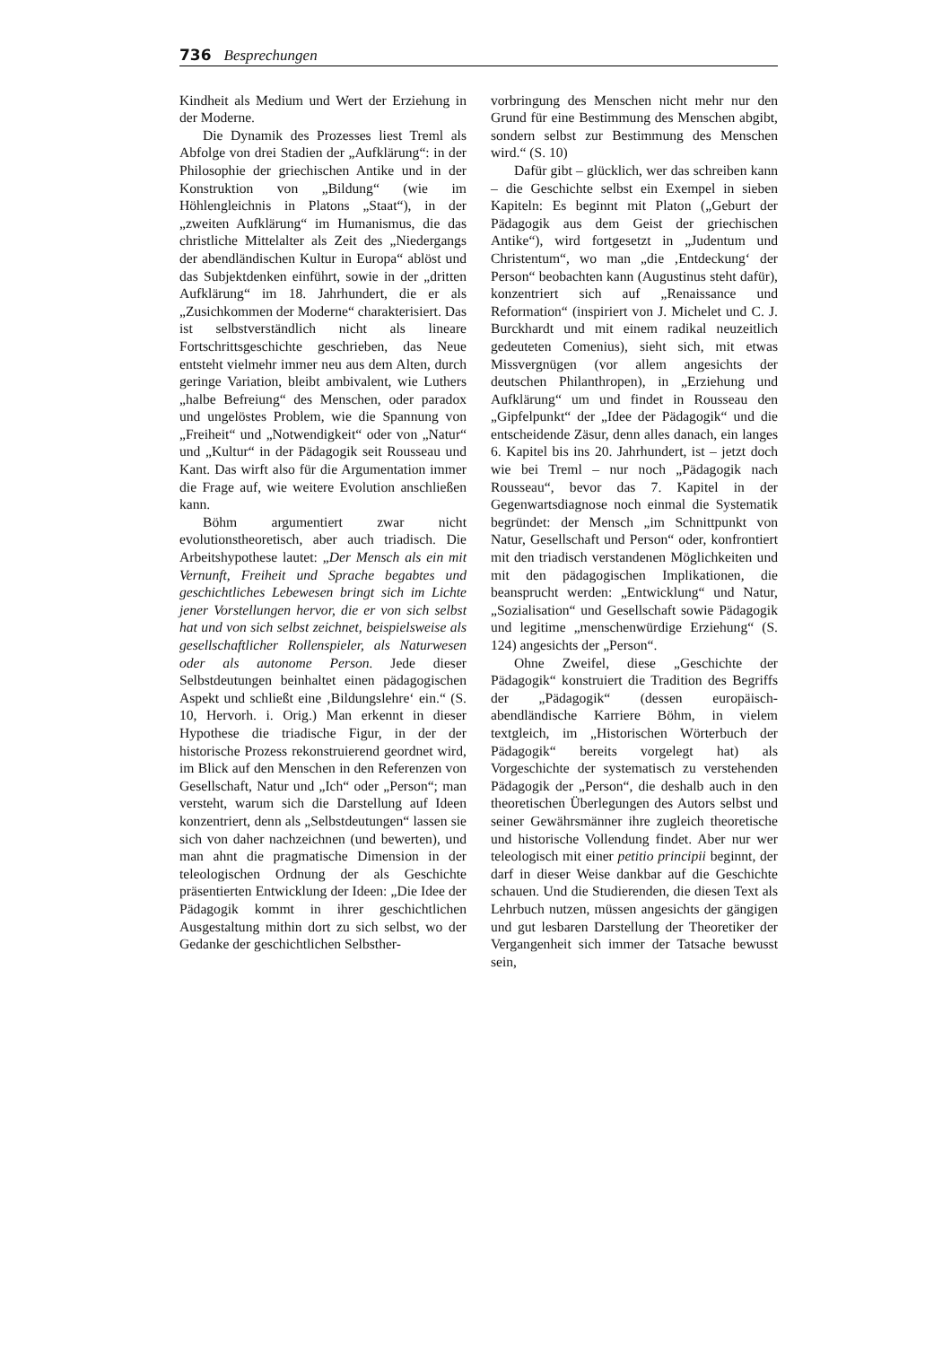736 Besprechungen
Kindheit als Medium und Wert der Erziehung in der Moderne.
Die Dynamik des Prozesses liest Treml als Abfolge von drei Stadien der „Aufklärung“: in der Philosophie der griechischen Antike und in der Konstruktion von „Bildung“ (wie im Höhlengleichnis in Platons „Staat“), in der „zweiten Aufklärung“ im Humanismus, die das christliche Mittelalter als Zeit des „Niedergangs der abendländischen Kultur in Europa“ ablöst und das Subjektdenken einführt, sowie in der „dritten Aufklärung“ im 18. Jahrhundert, die er als „Zusichkommen der Moderne“ charakterisiert. Das ist selbstverständlich nicht als lineare Fortschrittsgeschichte geschrieben, das Neue entsteht vielmehr immer neu aus dem Alten, durch geringe Variation, bleibt ambivalent, wie Luthers „halbe Befreiung“ des Menschen, oder paradox und ungelöstes Problem, wie die Spannung von „Freiheit“ und „Notwendigkeit“ oder von „Natur“ und „Kultur“ in der Pädagogik seit Rousseau und Kant. Das wirft also für die Argumentation immer die Frage auf, wie weitere Evolution anschließen kann.
Böhm argumentiert zwar nicht evolutionstheoretisch, aber auch triadisch. Die Arbeitshypothese lautet: „Der Mensch als ein mit Vernunft, Freiheit und Sprache begabtes und geschichtliches Lebewesen bringt sich im Lichte jener Vorstellungen hervor, die er von sich selbst hat und von sich selbst zeichnet, beispielsweise als gesellschaftlicher Rollenspieler, als Naturwesen oder als autonome Person. Jede dieser Selbstdeutungen beinhaltet einen pädagogischen Aspekt und schließt eine ‚Bildungslehre‘ ein.“ (S. 10, Hervorh. i. Orig.) Man erkennt in dieser Hypothese die triadische Figur, in der der historische Prozess rekonstruierend geordnet wird, im Blick auf den Menschen in den Referenzen von Gesellschaft, Natur und „Ich“ oder „Person“; man versteht, warum sich die Darstellung auf Ideen konzentriert, denn als „Selbstdeutungen“ lassen sie sich von daher nachzeichnen (und bewerten), und man ahnt die pragmatische Dimension in der teleologischen Ordnung der als Geschichte präsentierten Entwicklung der Ideen: „Die Idee der Pädagogik kommt in ihrer geschichtlichen Ausgestaltung mithin dort zu sich selbst, wo der Gedanke der geschichtlichen Selbsther-
vorbringung des Menschen nicht mehr nur den Grund für eine Bestimmung des Menschen abgibt, sondern selbst zur Bestimmung des Menschen wird.“ (S. 10)
Dafür gibt – glücklich, wer das schreiben kann – die Geschichte selbst ein Exempel in sieben Kapiteln: Es beginnt mit Platon („Geburt der Pädagogik aus dem Geist der griechischen Antike“), wird fortgesetzt in „Judentum und Christentum“, wo man „die ‚Entdeckung‘ der Person“ beobachten kann (Augustinus steht dafür), konzentriert sich auf „Renaissance und Reformation“ (inspiriert von J. Michelet und C. J. Burckhardt und mit einem radikal neuzeitlich gedeuteten Comenius), sieht sich, mit etwas Missvergnügen (vor allem angesichts der deutschen Philanthropen), in „Erziehung und Aufklärung“ um und findet in Rousseau den „Gipfelpunkt“ der „Idee der Pädagogik“ und die entscheidende Zäsur, denn alles danach, ein langes 6. Kapitel bis ins 20. Jahrhundert, ist – jetzt doch wie bei Treml – nur noch „Pädagogik nach Rousseau“, bevor das 7. Kapitel in der Gegenwartsdiagnose noch einmal die Systematik begründet: der Mensch „im Schnittpunkt von Natur, Gesellschaft und Person“ oder, konfrontiert mit den triadisch verstandenen Möglichkeiten und mit den pädagogischen Implikationen, die beansprucht werden: „Entwicklung“ und Natur, „Sozialisation“ und Gesellschaft sowie Pädagogik und legitime „menschenwürdige Erziehung“ (S. 124) angesichts der „Person“.
Ohne Zweifel, diese „Geschichte der Pädagogik“ konstruiert die Tradition des Begriffs der „Pädagogik“ (dessen europäisch-abendländische Karriere Böhm, in vielem textgleich, im „Historischen Wörterbuch der Pädagogik“ bereits vorgelegt hat) als Vorgeschichte der systematisch zu verstehenden Pädagogik der „Person“, die deshalb auch in den theoretischen Überlegungen des Autors selbst und seiner Gewährsmänner ihre zugleich theoretische und historische Vollendung findet. Aber nur wer teleologisch mit einer petitio principii beginnt, der darf in dieser Weise dankbar auf die Geschichte schauen. Und die Studierenden, die diesen Text als Lehrbuch nutzen, müssen angesichts der gängigen und gut lesbaren Darstellung der Theoretiker der Vergangenheit sich immer der Tatsache bewusst sein,